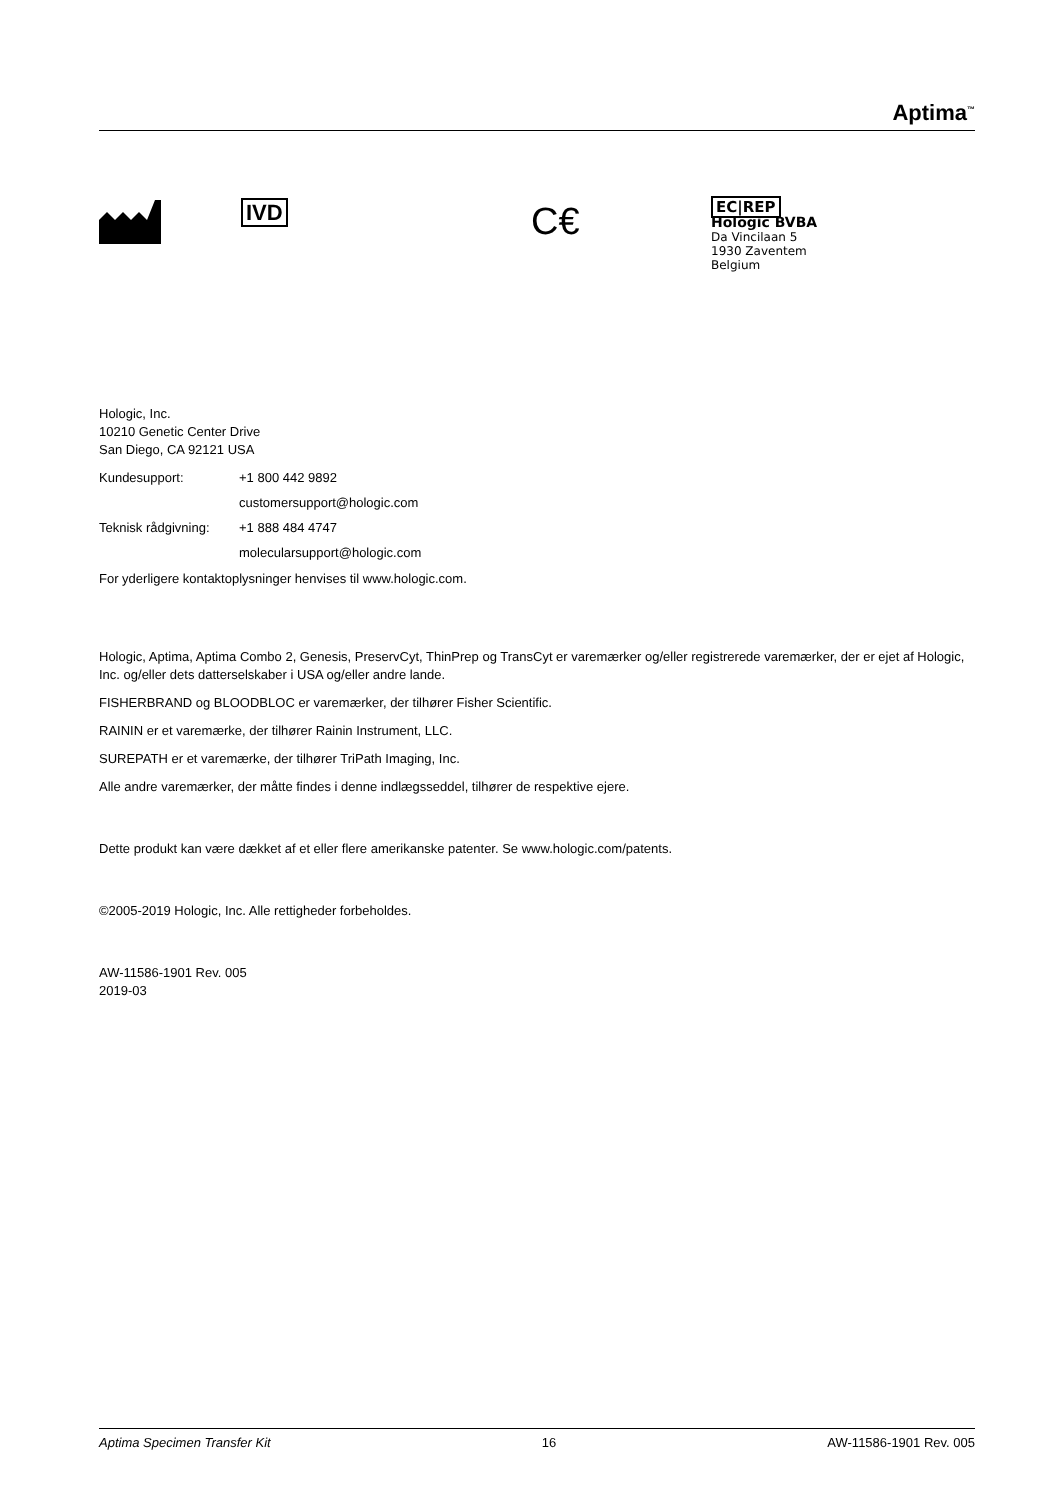Aptima<sup>™</sup>
IVD
C€
EC|REP
Hologic BVBA
Da Vincilaan 5
1930 Zaventem
Belgium
Hologic, Inc.
10210 Genetic Center Drive
San Diego, CA 92121 USA
Kundesupport:
+1 800 442 9892
customersupport@hologic.com
Teknisk rådgivning:
+1 888 484 4747
molecularsupport@hologic.com
For yderligere kontaktoplysninger henvises til www.hologic.com.
Hologic, Aptima, Aptima Combo 2, Genesis, PreservCyt, ThinPrep og TransCyt er varemærker og/eller registrerede varemærker, der er ejet af Hologic, Inc. og/eller dets datterselskaber i USA og/eller andre lande.
FISHERBRAND og BLOODBLOC er varemærker, der tilhører Fisher Scientific.
RAININ er et varemærke, der tilhører Rainin Instrument, LLC.
SUREPATH er et varemærke, der tilhører TriPath Imaging, Inc.
Alle andre varemærker, der måtte findes i denne indlægsseddel, tilhører de respektive ejere.
Dette produkt kan være dækket af et eller flere amerikanske patenter. Se www.hologic.com/patents.
©2005-2019 Hologic, Inc. Alle rettigheder forbeholdes.
AW-11586-1901 Rev. 005
2019-03
Aptima Specimen Transfer Kit 16 AW-11586-1901 Rev. 005